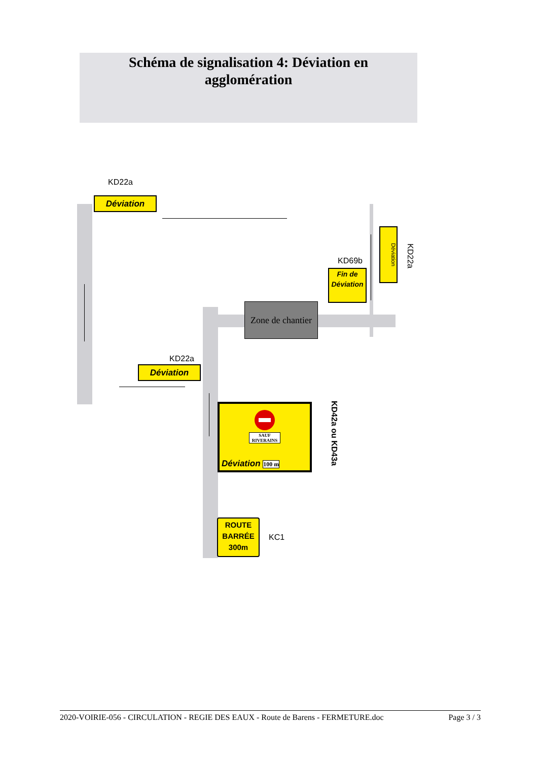Schéma de signalisation 4: Déviation en
agglomération
KD22a
Déviation
Déviation
KD22a
KD69b
Fin de
Déviation
Zone de chantier
KD22a
Déviation
SAUF RIVERAINS
Déviation 100 m
KD42a ou KD43a
ROUTE
BARRÉE
300m
KC1
2020-VOIRIE-056 - CIRCULATION - REGIE DES EAUX - Route de Barens - FERMETURE.doc Page 3 / 3